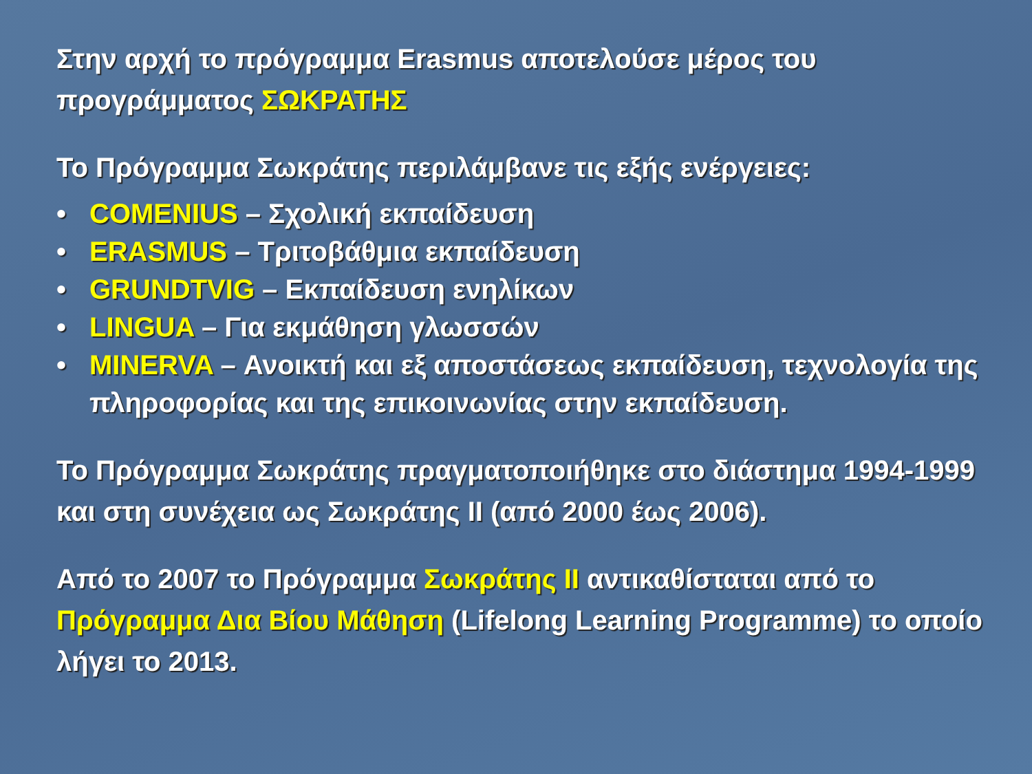Στην αρχή το πρόγραμμα Erasmus αποτελούσε μέρος του προγράμματος ΣΩΚΡΑΤΗΣ
Το Πρόγραμμα Σωκράτης περιλάμβανε τις εξής ενέργειες:
• COMENIUS – Σχολική εκπαίδευση
• ERASMUS – Τριτοβάθμια εκπαίδευση
• GRUNDTVIG – Εκπαίδευση ενηλίκων
• LINGUA – Για εκμάθηση γλωσσών
• MINERVA – Ανοικτή και εξ αποστάσεως εκπαίδευση, τεχνολογία της πληροφορίας και της επικοινωνίας στην εκπαίδευση.
Το Πρόγραμμα Σωκράτης πραγματοποιήθηκε στο διάστημα 1994-1999 και στη συνέχεια ως Σωκράτης ΙΙ (από 2000 έως 2006).
Από το 2007 το Πρόγραμμα Σωκράτης ΙΙ αντικαθίσταται από το Πρόγραμμα Δια Βίου Μάθηση (Lifelong Learning Programme) το οποίο λήγει το 2013.